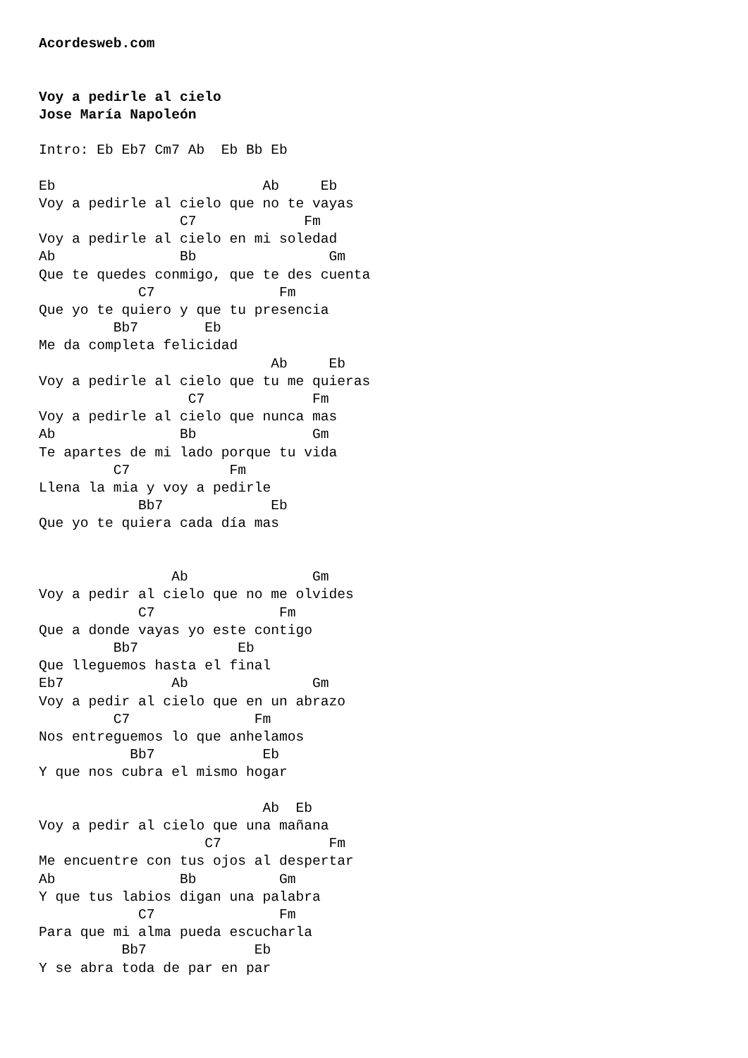Acordesweb.com


Voy a pedirle al cielo
Jose María Napoleón

Intro: Eb Eb7 Cm7 Ab  Eb Bb Eb

Eb                         Ab     Eb
Voy a pedirle al cielo que no te vayas
                 C7             Fm
Voy a pedirle al cielo en mi soledad
Ab               Bb                Gm
Que te quedes conmigo, que te des cuenta
            C7               Fm
Que yo te quiero y que tu presencia
         Bb7        Eb
Me da completa felicidad
                            Ab     Eb
Voy a pedirle al cielo que tu me quieras
                  C7             Fm
Voy a pedirle al cielo que nunca mas
Ab               Bb              Gm
Te apartes de mi lado porque tu vida
         C7            Fm
Llena la mia y voy a pedirle
            Bb7             Eb
Que yo te quiera cada día mas


                Ab               Gm
Voy a pedir al cielo que no me olvides
            C7               Fm
Que a donde vayas yo este contigo
         Bb7            Eb
Que lleguemos hasta el final
Eb7             Ab               Gm
Voy a pedir al cielo que en un abrazo
         C7               Fm
Nos entreguemos lo que anhelamos
           Bb7             Eb
Y que nos cubra el mismo hogar

                           Ab  Eb
Voy a pedir al cielo que una mañana
                    C7             Fm
Me encuentre con tus ojos al despertar
Ab               Bb          Gm
Y que tus labios digan una palabra
            C7               Fm
Para que mi alma pueda escucharla
          Bb7             Eb
Y se abra toda de par en par